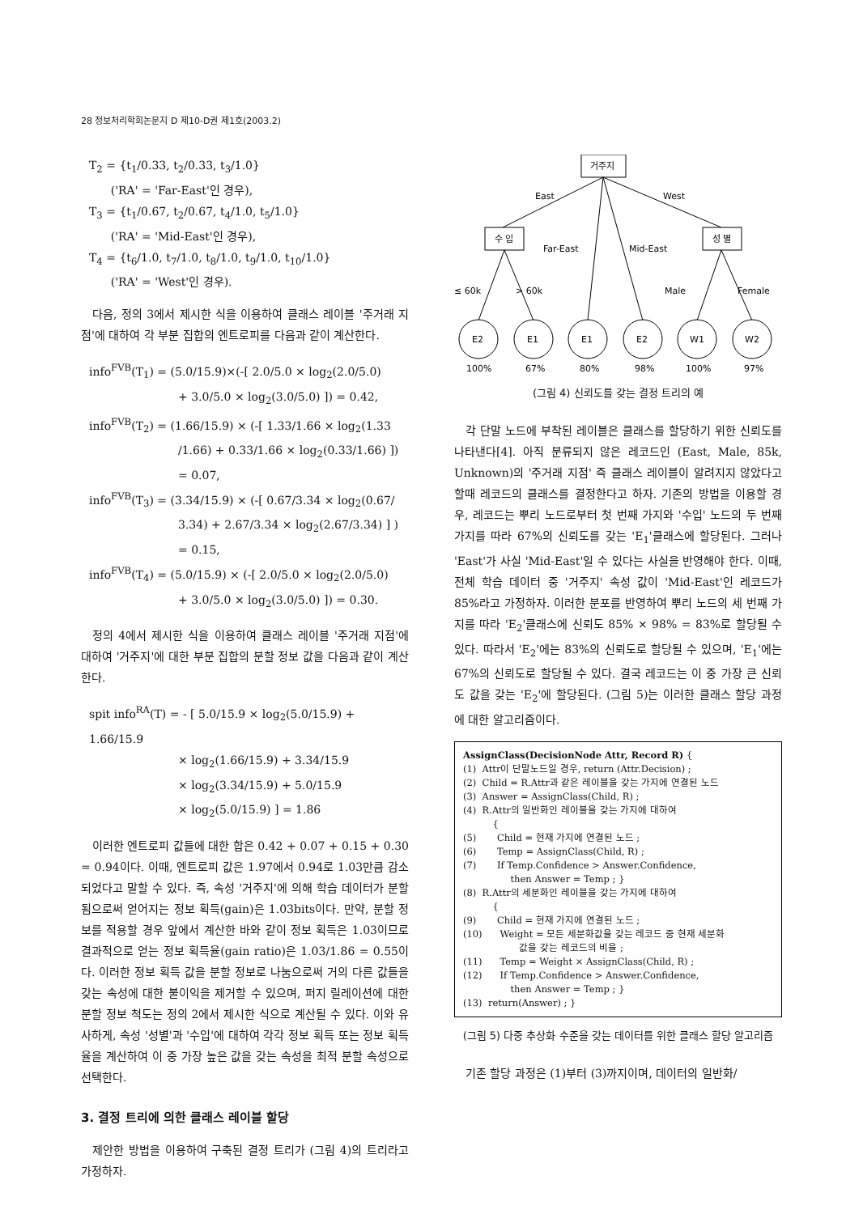28 정보처리학회논문지 D 제10-D권 제1호(2003.2)
T<sub>2</sub> = {t<sub>1</sub>/0.33, t<sub>2</sub>/0.33, t<sub>3</sub>/1.0}
('RA' = 'Far-East'인 경우),
T<sub>3</sub> = {t<sub>1</sub>/0.67, t<sub>2</sub>/0.67, t<sub>4</sub>/1.0, t<sub>5</sub>/1.0}
('RA' = 'Mid-East'인 경우),
T<sub>4</sub> = {t<sub>6</sub>/1.0, t<sub>7</sub>/1.0, t<sub>8</sub>/1.0, t<sub>9</sub>/1.0, t<sub>10</sub>/1.0}
('RA' = 'West'인 경우).
다음, 정의 3에서 제시한 식을 이용하여 클래스 레이블 '주거래 지점'에 대하여 각 부분 집합의 엔트로피를 다음과 같이 계산한다.
info<sup>FVB</sup>(T<sub>1</sub>) = (5.0/15.9)×(-[ 2.0/5.0 × log<sub>2</sub>(2.0/5.0)
+ 3.0/5.0 × log<sub>2</sub>(3.0/5.0) ]) = 0.42,
info<sup>FVB</sup>(T<sub>2</sub>) = (1.66/15.9) × (-[ 1.33/1.66 × log<sub>2</sub>(1.33
/1.66) + 0.33/1.66 × log<sub>2</sub>(0.33/1.66) ])
= 0.07,
info<sup>FVB</sup>(T<sub>3</sub>) = (3.34/15.9) × (-[ 0.67/3.34 × log<sub>2</sub>(0.67/
3.34) + 2.67/3.34 × log<sub>2</sub>(2.67/3.34) ] )
= 0.15,
info<sup>FVB</sup>(T<sub>4</sub>) = (5.0/15.9) × (-[ 2.0/5.0 × log<sub>2</sub>(2.0/5.0)
+ 3.0/5.0 × log<sub>2</sub>(3.0/5.0) ]) = 0.30.
정의 4에서 제시한 식을 이용하여 클래스 레이블 '주거래 지점'에 대하여 '거주지'에 대한 부분 집합의 분할 정보 값을 다음과 같이 계산한다.
spit info<sup>RA</sup>(T) = - [ 5.0/15.9 × log<sub>2</sub>(5.0/15.9) + 1.66/15.9
× log<sub>2</sub>(1.66/15.9) + 3.34/15.9
× log<sub>2</sub>(3.34/15.9) + 5.0/15.9
× log<sub>2</sub>(5.0/15.9) ] = 1.86
이러한 엔트로피 값들에 대한 합은 0.42 + 0.07 + 0.15 + 0.30 = 0.94이다. 이때, 엔트로피 값은 1.97에서 0.94로 1.03만큼 감소되었다고 말할 수 있다. 즉, 속성 '거주지'에 의해 학습 데이터가 분할됨으로써 얻어지는 정보 획득(gain)은 1.03bits이다. 만약, 분할 정보를 적용할 경우 앞에서 계산한 바와 같이 정보 획득은 1.03이므로 결과적으로 얻는 정보 획득율(gain ratio)은 1.03/1.86 = 0.55이다. 이러한 정보 획득 값을 분할 정보로 나눔으로써 거의 다른 값들을 갖는 속성에 대한 불이익을 제거할 수 있으며, 퍼지 릴레이션에 대한 분할 정보 척도는 정의 2에서 제시한 식으로 계산될 수 있다. 이와 유사하게, 속성 '성별'과 '수입'에 대하여 각각 정보 획득 또는 정보 획득율을 계산하여 이 중 가장 높은 값을 갖는 속성을 최적 분할 속성으로 선택한다.
3. 결정 트리에 의한 클래스 레이블 할당
제안한 방법을 이용하여 구축된 결정 트리가 (그림 4)의 트리라고 가정하자.
거주지
East
West
수 입
성 별
Far-East
Mid-East
≤ 60k
> 60k
Male
Female
E2
E1
E1
E2
W1
W2
100%
67%
80%
98%
100%
97%
(그림 4) 신뢰도를 갖는 결정 트리의 예
각 단말 노드에 부착된 레이블은 클래스를 할당하기 위한 신뢰도를 나타낸다[4]. 아직 분류되지 않은 레코드인 (East, Male, 85k, Unknown)의 '주거래 지점' 즉 클래스 레이블이 알려지지 않았다고 할때 레코드의 클래스를 결정한다고 하자. 기존의 방법을 이용할 경우, 레코드는 뿌리 노드로부터 첫 번째 가지와 '수입' 노드의 두 번째 가지를 따라 67%의 신뢰도를 갖는 'E<sub>1</sub>'클래스에 할당된다. 그러나 'East'가 사실 'Mid-East'일 수 있다는 사실을 반영해야 한다. 이때, 전체 학습 데이터 중 '거주지' 속성 값이 'Mid-East'인 레코드가 85%라고 가정하자. 이러한 분포를 반영하여 뿌리 노드의 세 번째 가지를 따라 'E<sub>2</sub>'클래스에 신뢰도 85% × 98% = 83%로 할당될 수 있다. 따라서 'E<sub>2</sub>'에는 83%의 신뢰도로 할당될 수 있으며, 'E<sub>1</sub>'에는 67%의 신뢰도로 할당될 수 있다. 결국 레코드는 이 중 가장 큰 신뢰도 값을 갖는 'E<sub>2</sub>'에 할당된다. (그림 5)는 이러한 클래스 할당 과정에 대한 알고리즘이다.
AssignClass(DecisionNode Attr, Record R) {
(1) Attr이 단말노드일 경우, return (Attr.Decision) ;
(2) Child = R.Attr과 같은 레이블을 갖는 가지에 연결된 노드
(3) Answer = AssignClass(Child, R) ;
(4) R.Attr의 일반화인 레이블을 갖는 가지에 대하여
{
(5) Child = 현재 가지에 연결된 노드 ;
(6) Temp = AssignClass(Child, R) ;
(7) If Temp.Confidence > Answer.Confidence,
then Answer = Temp ; }
(8) R.Attr의 세분화인 레이블을 갖는 가지에 대하여
{
(9) Child = 현재 가지에 연결된 노드 ;
(10) Weight = 모든 세분화값을 갖는 레코드 중 현재 세분화
값을 갖는 레코드의 비율 ;
(11) Temp = Weight × AssignClass(Child, R) ;
(12) If Temp.Confidence > Answer.Confidence,
then Answer = Temp ; }
(13) return(Answer) ; }
(그림 5) 다중 추상화 수준을 갖는 데이터를 위한 클래스 할당 알고리즘
기존 할당 과정은 (1)부터 (3)까지이며, 데이터의 일반화/